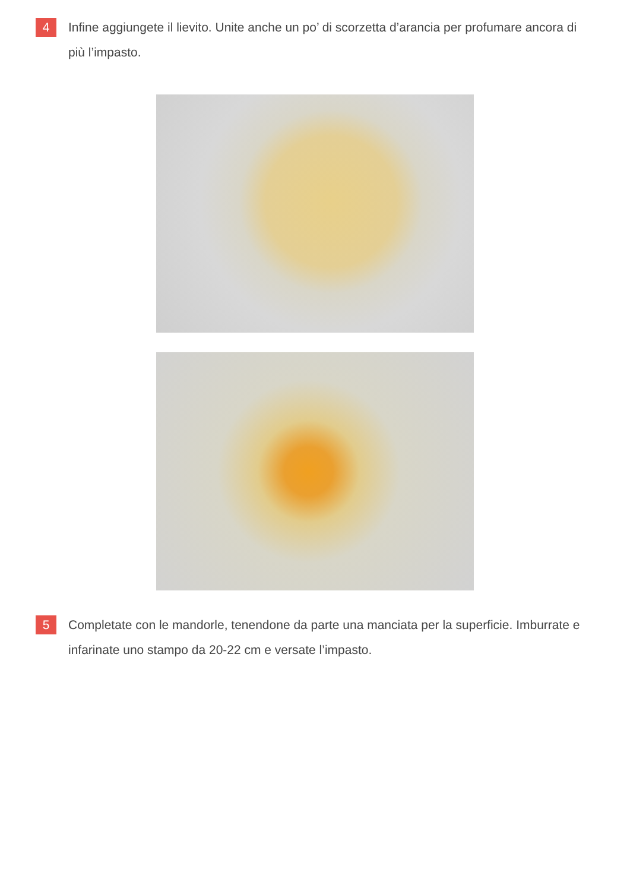4
Infine aggiungete il lievito. Unite anche un po’ di scorzetta d’arancia per profumare ancora di più l’impasto.
5
Completate con le mandorle, tenendone da parte una manciata per la superficie. Imburrate e infarinate uno stampo da 20-22 cm e versate l’impasto.